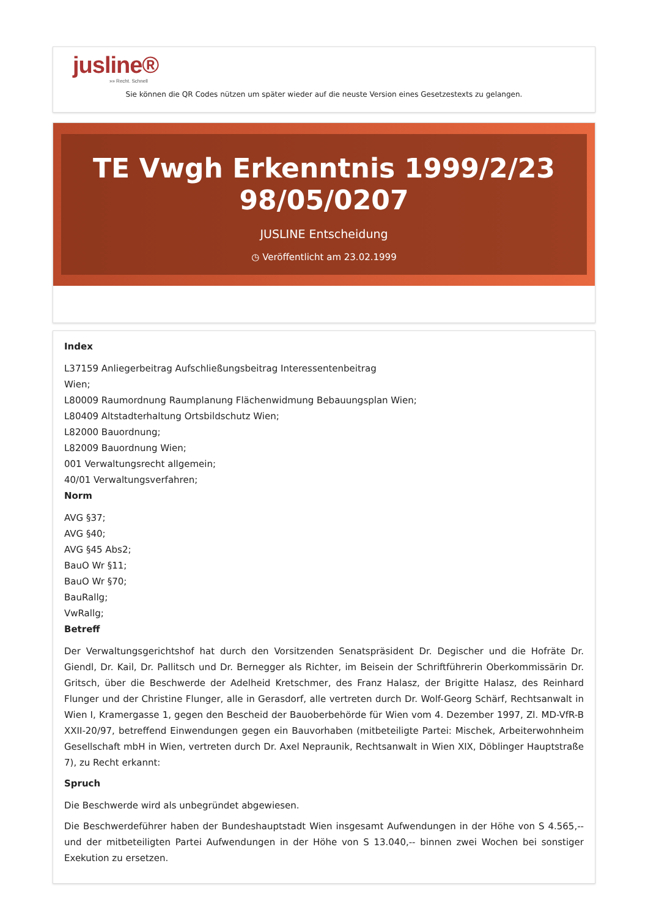jusline®
»» Recht. Schnell
Sie können die QR Codes nützen um später wieder auf die neuste Version eines Gesetzestexts zu gelangen.
TE Vwgh Erkenntnis 1999/2/23 98/05/0207
JUSLINE Entscheidung
◷ Veröffentlicht am 23.02.1999
Index
L37159 Anliegerbeitrag Aufschließungsbeitrag Interessentenbeitrag
Wien;
L80009 Raumordnung Raumplanung Flächenwidmung Bebauungsplan Wien;
L80409 Altstadterhaltung Ortsbildschutz Wien;
L82000 Bauordnung;
L82009 Bauordnung Wien;
001 Verwaltungsrecht allgemein;
40/01 Verwaltungsverfahren;
Norm
AVG §37;
AVG §40;
AVG §45 Abs2;
BauO Wr §11;
BauO Wr §70;
BauRallg;
VwRallg;
Betreff
Der Verwaltungsgerichtshof hat durch den Vorsitzenden Senatspräsident Dr. Degischer und die Hofräte Dr. Giendl, Dr. Kail, Dr. Pallitsch und Dr. Bernegger als Richter, im Beisein der Schriftführerin Oberkommissärin Dr. Gritsch, über die Beschwerde der Adelheid Kretschmer, des Franz Halasz, der Brigitte Halasz, des Reinhard Flunger und der Christine Flunger, alle in Gerasdorf, alle vertreten durch Dr. Wolf-Georg Schärf, Rechtsanwalt in Wien I, Kramergasse 1, gegen den Bescheid der Bauoberbehörde für Wien vom 4. Dezember 1997, Zl. MD-VfR-B XXII-20/97, betreffend Einwendungen gegen ein Bauvorhaben (mitbeteiligte Partei: Mischek, Arbeiterwohnheim Gesellschaft mbH in Wien, vertreten durch Dr. Axel Nepraunik, Rechtsanwalt in Wien XIX, Döblinger Hauptstraße 7), zu Recht erkannt:
Spruch
Die Beschwerde wird als unbegründet abgewiesen.
Die Beschwerdeführer haben der Bundeshauptstadt Wien insgesamt Aufwendungen in der Höhe von S 4.565,-- und der mitbeteiligten Partei Aufwendungen in der Höhe von S 13.040,-- binnen zwei Wochen bei sonstiger Exekution zu ersetzen.